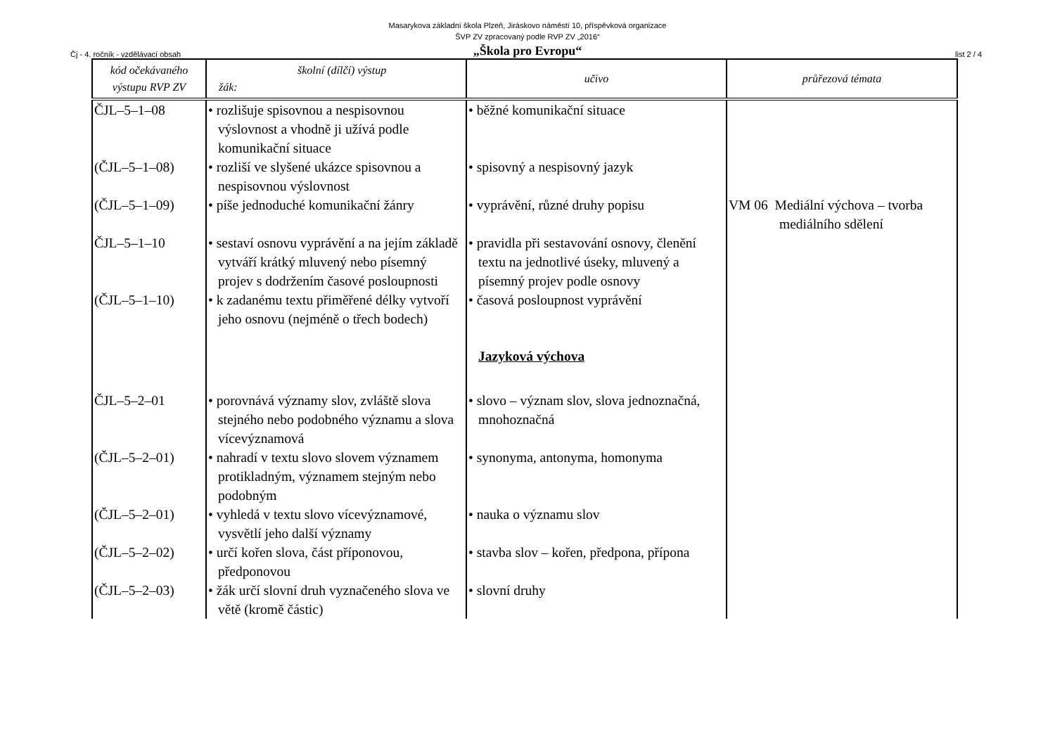Masarykova základní škola Plzeň, Jiráskovo náměstí 10, příspěvková organizace
ŠVP ZV zpracovaný podle RVP ZV „2016“
„Škola pro Evropu“
Čj - 4. ročník - vzdělávací obsah list 2 / 4
| kód očekávaného výstupu RVP ZV | školní (dílčí) výstup žák: | učivo | průřezová témata |
| --- | --- | --- | --- |
| ČJL–5–1–08 | • rozlišuje spisovnou a nespisovnou výslovnost a vhodně ji užívá podle komunikační situace | • běžné komunikační situace | VM 06 Mediální výchova – tvorba mediálního sdělení |
| (ČJL–5–1–08) | • rozliší ve slyšené ukázce spisovnou a nespisovnou výslovnost | • spisovný a nespisovný jazyk | |
| (ČJL–5–1–09) | • píše jednoduché komunikační žánry | • vyprávění, různé druhy popisu | |
| ČJL–5–1–10 | • sestaví osnovu vyprávění a na jejím základě vytváří krátký mluvený nebo písemný projev s dodržením časové posloupnosti | • pravidla při sestavování osnovy, členění textu na jednotlivé úseky, mluvený a písemný projev podle osnovy | |
| (ČJL–5–1–10) | • k zadanému textu přiměřené délky vytvoří jeho osnovu (nejméně o třech bodech) | • časová posloupnost vyprávění | |
| | | Jazyková výchova | |
| ČJL–5–2–01 | • porovnává významy slov, zvláště slova stejného nebo podobného významu a slova vícevýznamová | • slovo – význam slov, slova jednoznačná, mnohoznačná | |
| (ČJL–5–2–01) | • nahradí v textu slovo slovem významem protikladným, významem stejným nebo podobným | • synonyma, antonyma, homonyma | |
| (ČJL–5–2–01) | • vyhledá v textu slovo vícevýznamové, vysvětlí jeho další významy | • nauka o významu slov | |
| (ČJL–5–2–02) | • určí kořen slova, část příponovou, předponovou | • stavba slov – kořen, předpona, přípona | |
| (ČJL–5–2–03) | • žák určí slovní druh vyznačeného slova ve větě (kromě částic) | • slovní druhy | |